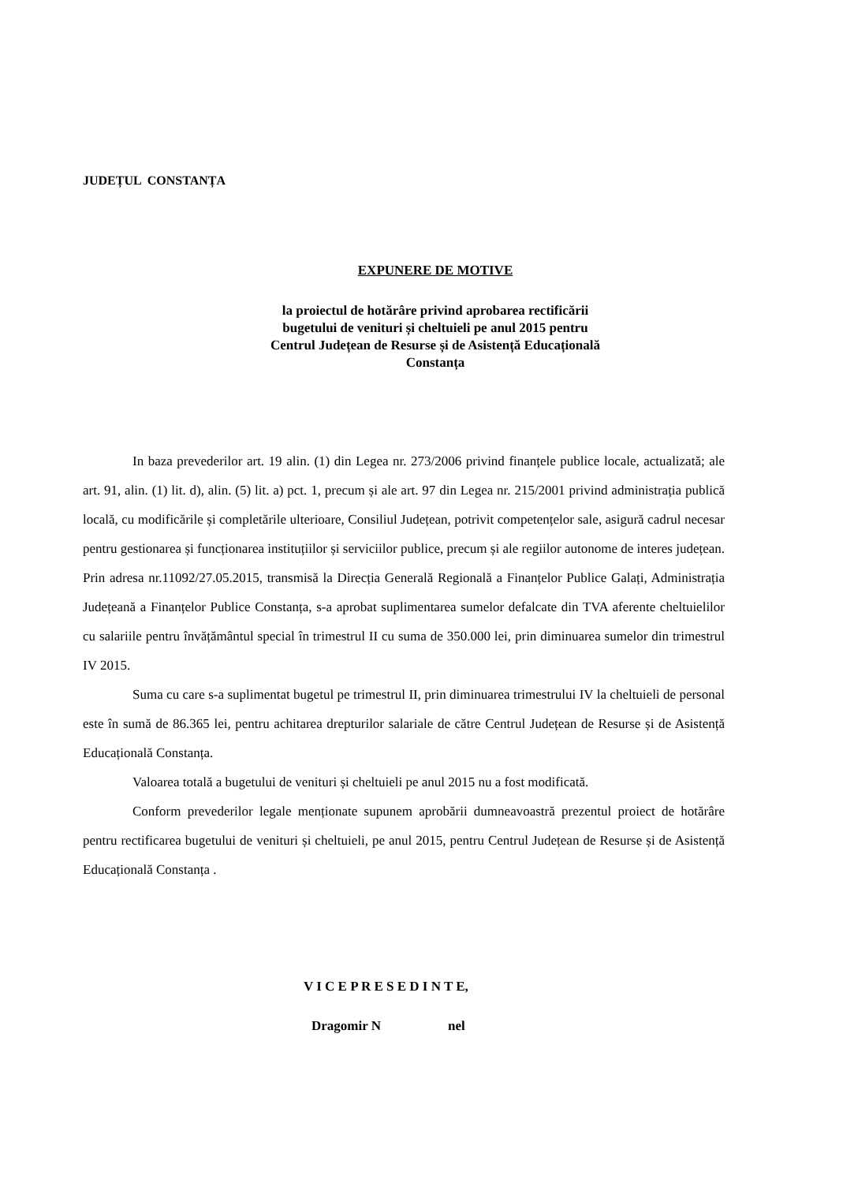JUDEȚUL CONSTANȚA
EXPUNERE DE MOTIVE
la proiectul de hotărâre privind aprobarea rectificării
bugetului de venituri și cheltuieli pe anul 2015 pentru
Centrul Județean de Resurse și de Asistență Educațională
Constanța
In baza prevederilor art. 19 alin. (1) din Legea nr. 273/2006 privind finanțele publice locale, actualizată; ale art. 91, alin. (1) lit. d), alin. (5) lit. a) pct. 1, precum și ale art. 97 din Legea nr. 215/2001 privind administrația publică locală, cu modificările și completările ulterioare, Consiliul Județean, potrivit competențelor sale, asigură cadrul necesar pentru gestionarea și funcționarea instituțiilor și serviciilor publice, precum și ale regiilor autonome de interes județean. Prin adresa nr.11092/27.05.2015, transmisă la Direcția Generală Regională a Finanțelor Publice Galați, Administrația Județeană a Finanțelor Publice Constanța, s-a aprobat suplimentarea sumelor defalcate din TVA aferente cheltuielilor cu salariile pentru învățământul special în trimestrul II cu suma de 350.000 lei, prin diminuarea sumelor din trimestrul IV 2015.
Suma cu care s-a suplimentat bugetul pe trimestrul II, prin diminuarea trimestrului IV la cheltuieli de personal este în sumă de 86.365 lei, pentru achitarea drepturilor salariale de către Centrul Județean de Resurse și de Asistență Educațională Constanța.
Valoarea totală a bugetului de venituri și cheltuieli pe anul 2015 nu a fost modificată.
Conform prevederilor legale menționate supunem aprobării dumneavoastră prezentul proiect de hotărâre pentru rectificarea bugetului de venituri și cheltuieli, pe anul 2015, pentru Centrul Județean de Resurse și de Asistență Educațională Constanța .
V I C E P R E S E D I N T E,
Dragomir N nel